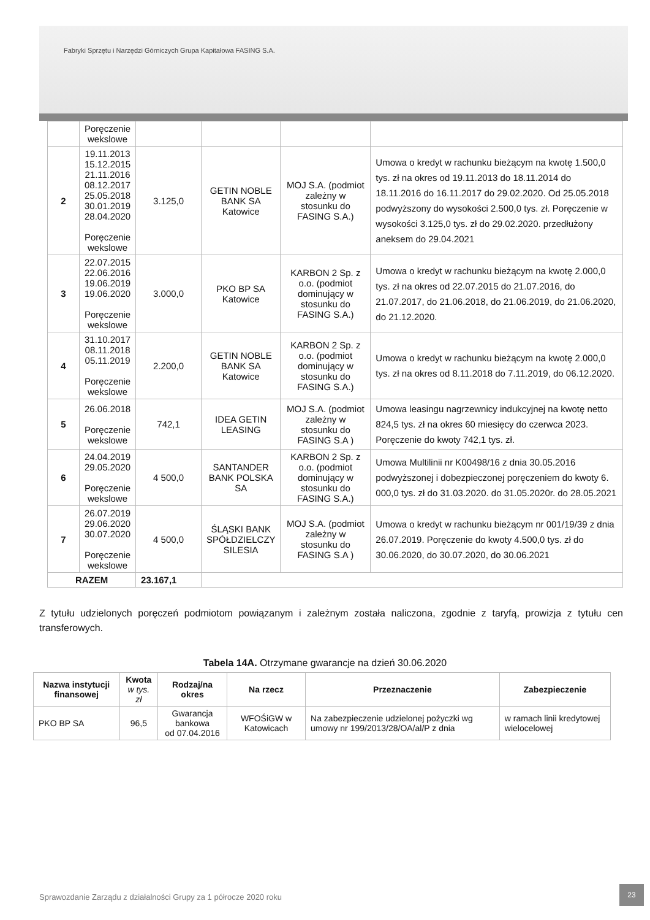Fabryki Sprzętu i Narzędzi Górniczych Grupa Kapitałowa FASING S.A.
| | Poręczenie wekslowe | | | | |
| 2 | 19.11.2013 15.12.2015 21.11.2016 08.12.2017 25.05.2018 30.01.2019 28.04.2020 Poręczenie wekslowe | 3.125,0 | GETIN NOBLE BANK SA Katowice | MOJ S.A. (podmiot zależny w stosunku do FASING S.A.) | Umowa o kredyt w rachunku bieżącym na kwotę 1.500,0 tys. zł na okres od 19.11.2013 do 18.11.2014 do 18.11.2016 do 16.11.2017 do 29.02.2020. Od 25.05.2018 podwyższony do wysokości 2.500,0 tys. zł. Poręczenie w wysokości 3.125,0 tys. zł do 29.02.2020. przedłużony aneksem do 29.04.2021 |
| 3 | 22.07.2015 22.06.2016 19.06.2019 19.06.2020 Poręczenie wekslowe | 3.000,0 | PKO BP SA Katowice | KARBON 2 Sp. z o.o. (podmiot dominujący w stosunku do FASING S.A.) | Umowa o kredyt w rachunku bieżącym na kwotę 2.000,0 tys. zł na okres od 22.07.2015 do 21.07.2016, do 21.07.2017, do 21.06.2018, do 21.06.2019, do 21.06.2020, do 21.12.2020. |
| 4 | 31.10.2017 08.11.2018 05.11.2019 Poręczenie wekslowe | 2.200,0 | GETIN NOBLE BANK SA Katowice | KARBON 2 Sp. z o.o. (podmiot dominujący w stosunku do FASING S.A.) | Umowa o kredyt w rachunku bieżącym na kwotę 2.000,0 tys. zł na okres od 8.11.2018 do 7.11.2019, do 06.12.2020. |
| 5 | 26.06.2018 Poręczenie wekslowe | 742,1 | IDEA GETIN LEASING | MOJ S.A. (podmiot zależny w stosunku do FASING S.A ) | Umowa leasingu nagrzewnicy indukcyjnej na kwotę netto 824,5 tys. zł na okres 60 miesięcy do czerwca 2023. Poręczenie do kwoty 742,1 tys. zł. |
| 6 | 24.04.2019 29.05.2020 Poręczenie wekslowe | 4 500,0 | SANTANDER BANK POLSKA SA | KARBON 2 Sp. z o.o. (podmiot dominujący w stosunku do FASING S.A.) | Umowa Multilinii nr K00498/16 z dnia 30.05.2016 podwyższonej i dobezpieczonej poręczeniem do kwoty 6. 000,0 tys. zł do 31.03.2020. do 31.05.2020r. do 28.05.2021 |
| 7 | 26.07.2019 29.06.2020 30.07.2020 Poręczenie wekslowe | 4 500,0 | ŚLĄSKI BANK SPÓŁDZIELCZY SILESIA | MOJ S.A. (podmiot zależny w stosunku do FASING S.A ) | Umowa o kredyt w rachunku bieżącym nr 001/19/39 z dnia 26.07.2019. Poręczenie do kwoty 4.500,0 tys. zł do 30.06.2020, do 30.07.2020, do 30.06.2021 |
| RAZEM | | 23.167,1 | | | |
Z tytułu udzielonych poręczeń podmiotom powiązanym i zależnym została naliczona, zgodnie z taryfą, prowizja z tytułu cen transferowych.
Tabela 14A. Otrzymane gwarancje na dzień 30.06.2020
| Nazwa instytucji finansowej | Kwota w tys. zł | Rodzaj/na okres | Na rzecz | Przeznaczenie | Zabezpieczenie |
| --- | --- | --- | --- | --- | --- |
| PKO BP SA | 96,5 | Gwarancja bankowa od 07.04.2016 | WFOŚiGW w Katowicach | Na zabezpieczenie udzielonej pożyczki wg umowy nr 199/2013/28/OA/al/P z dnia | w ramach linii kredytowej wielocelowej |
Sprawozdanie Zarządu z działalności Grupy za 1 półrocze 2020 roku
23